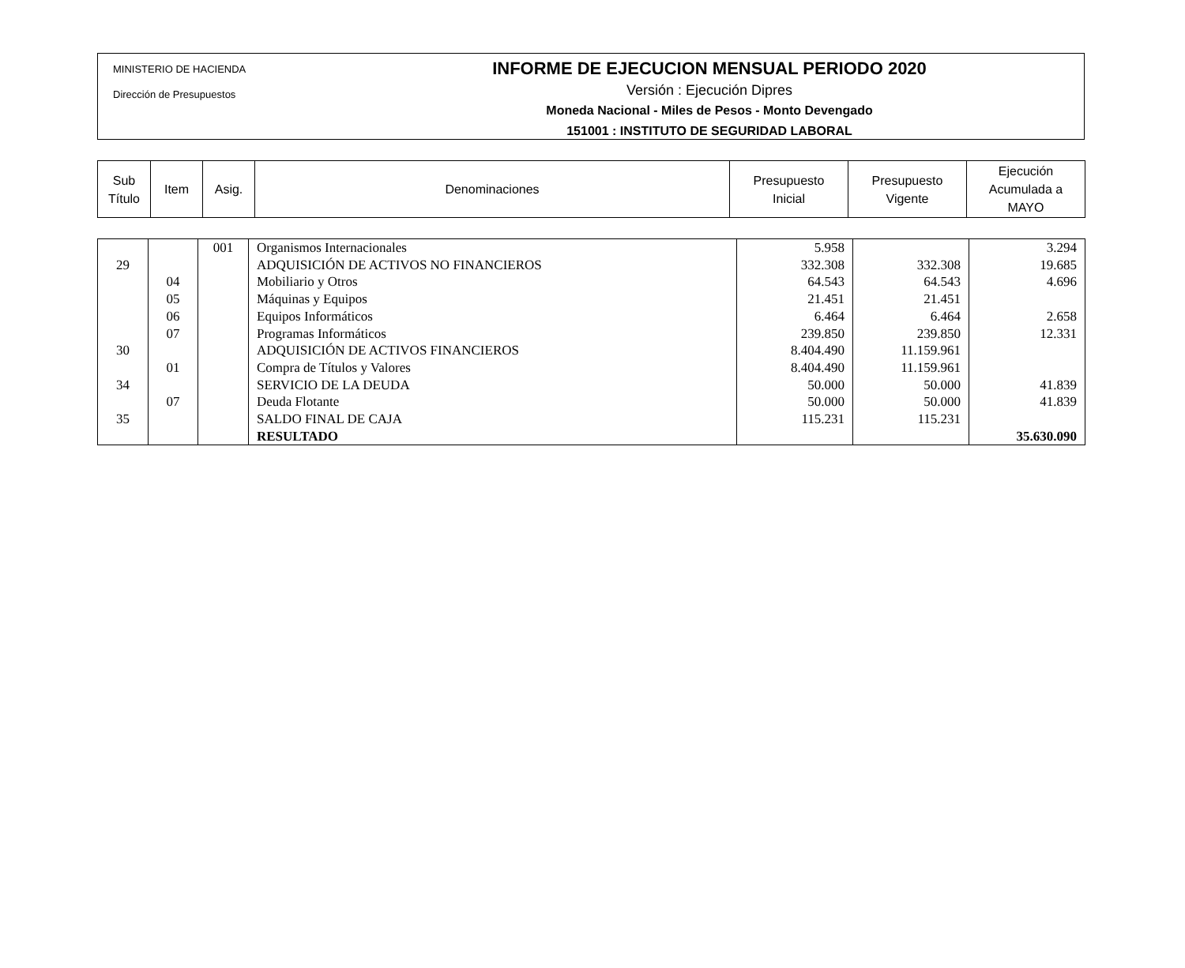MINISTERIO DE HACIENDA
Dirección de Presupuestos
INFORME DE EJECUCION MENSUAL PERIODO 2020
Versión : Ejecución Dipres
Moneda Nacional - Miles de Pesos - Monto Devengado
151001 : INSTITUTO DE SEGURIDAD LABORAL
| Sub Título | Item | Asig. | Denominaciones | Presupuesto Inicial | Presupuesto Vigente | Ejecución Acumulada a MAYO |
| --- | --- | --- | --- | --- | --- | --- |
| | | 001 | Organismos Internacionales | 5.958 | | 3.294 |
| 29 | | | ADQUISICIÓN DE ACTIVOS NO FINANCIEROS | 332.308 | 332.308 | 19.685 |
| | 04 | | Mobiliario y Otros | 64.543 | 64.543 | 4.696 |
| | 05 | | Máquinas y Equipos | 21.451 | 21.451 | |
| | 06 | | Equipos Informáticos | 6.464 | 6.464 | 2.658 |
| | 07 | | Programas Informáticos | 239.850 | 239.850 | 12.331 |
| 30 | | | ADQUISICIÓN DE ACTIVOS FINANCIEROS | 8.404.490 | 11.159.961 | |
| | 01 | | Compra de Títulos y Valores | 8.404.490 | 11.159.961 | |
| 34 | | | SERVICIO DE LA DEUDA | 50.000 | 50.000 | 41.839 |
| | 07 | | Deuda Flotante | 50.000 | 50.000 | 41.839 |
| 35 | | | SALDO FINAL DE CAJA | 115.231 | 115.231 | |
| | | | RESULTADO | | | 35.630.090 |